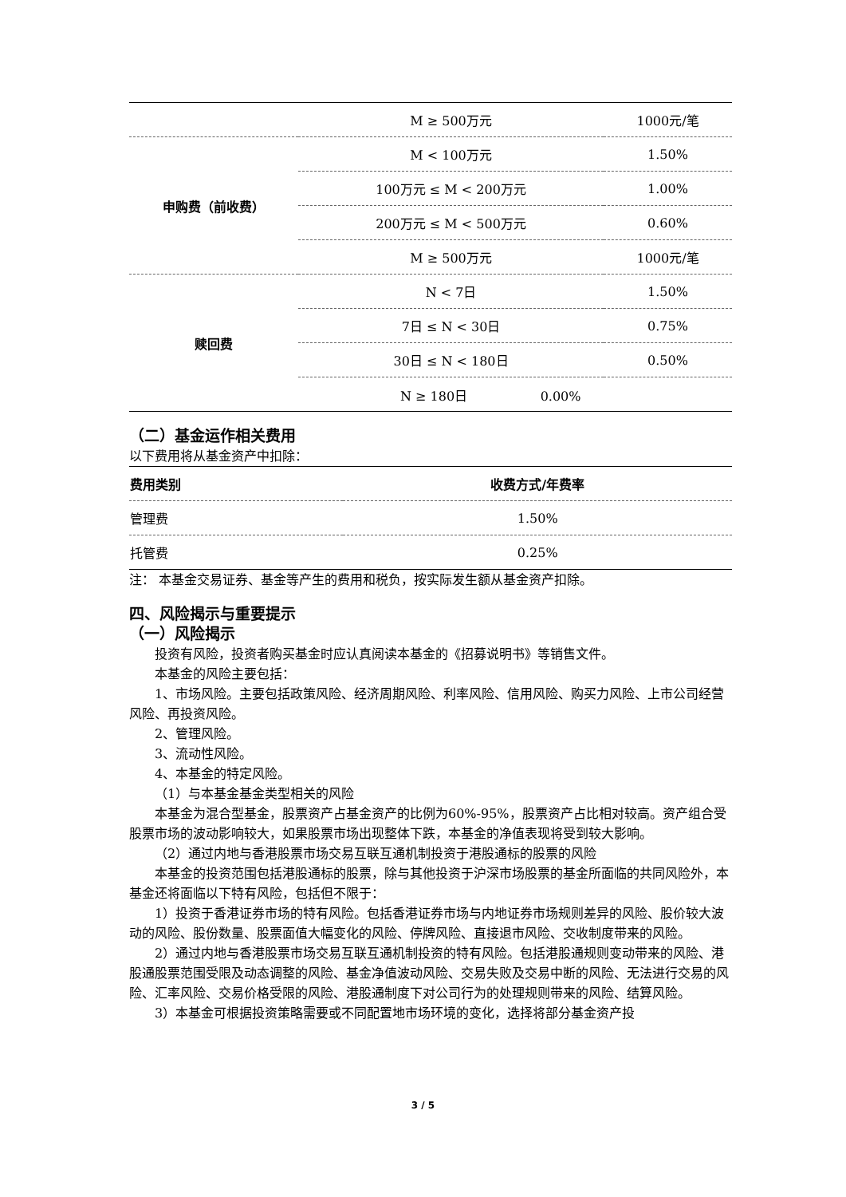| | M ≥ 500万元 | 1000元/笔 |
| 申购费（前收费） | M < 100万元 | 1.50% |
| | 100万元 ≤ M < 200万元 | 1.00% |
| | 200万元 ≤ M < 500万元 | 0.60% |
| | M ≥ 500万元 | 1000元/笔 |
| 赎回费 | N < 7日 | 1.50% |
| | 7日 ≤ N < 30日 | 0.75% |
| | 30日 ≤ N < 180日 | 0.50% |
N ≥ 180日 0.00%
（二）基金运作相关费用
以下费用将从基金资产中扣除：
| 费用类别 | 收费方式/年费率 |
| --- | --- |
| 管理费 | 1.50% |
| 托管费 | 0.25% |
注： 本基金交易证券、基金等产生的费用和税负，按实际发生额从基金资产扣除。
四、风险揭示与重要提示
（一）风险揭示
投资有风险，投资者购买基金时应认真阅读本基金的《招募说明书》等销售文件。
本基金的风险主要包括：
1、市场风险。主要包括政策风险、经济周期风险、利率风险、信用风险、购买力风险、上市公司经营风险、再投资风险。
2、管理风险。
3、流动性风险。
4、本基金的特定风险。
（1）与本基金基金类型相关的风险
本基金为混合型基金，股票资产占基金资产的比例为60%-95%，股票资产占比相对较高。资产组合受股票市场的波动影响较大，如果股票市场出现整体下跌，本基金的净值表现将受到较大影响。
（2）通过内地与香港股票市场交易互联互通机制投资于港股通标的股票的风险
本基金的投资范围包括港股通标的股票，除与其他投资于沪深市场股票的基金所面临的共同风险外，本基金还将面临以下特有风险，包括但不限于：
1）投资于香港证券市场的特有风险。包括香港证券市场与内地证券市场规则差异的风险、股价较大波动的风险、股份数量、股票面值大幅变化的风险、停牌风险、直接退市风险、交收制度带来的风险。
2）通过内地与香港股票市场交易互联互通机制投资的特有风险。包括港股通规则变动带来的风险、港股通股票范围受限及动态调整的风险、基金净值波动风险、交易失败及交易中断的风险、无法进行交易的风险、汇率风险、交易价格受限的风险、港股通制度下对公司行为的处理规则带来的风险、结算风险。
3）本基金可根据投资策略需要或不同配置地市场环境的变化，选择将部分基金资产投
3 / 5